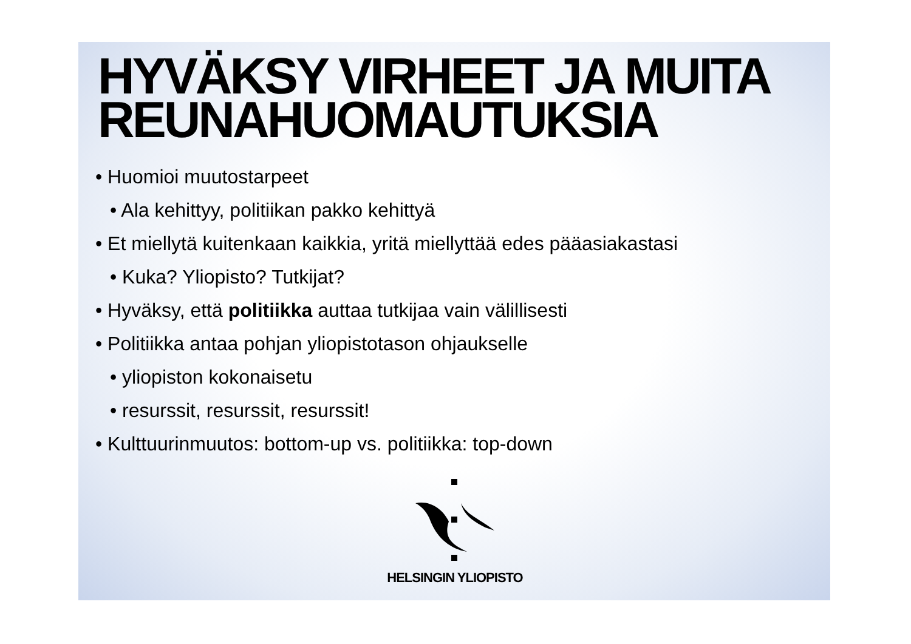HYVÄKSY VIRHEET JA MUITA REUNAHUOMAUTUKSIA
• Huomioi muutostarpeet
• Ala kehittyy, politiikan pakko kehittyä
• Et miellytä kuitenkaan kaikkia, yritä miellyttää edes pääasiakastasi
• Kuka? Yliopisto? Tutkijat?
• Hyväksy, että politiikka auttaa tutkijaa vain välillisesti
• Politiikka antaa pohjan yliopistotason ohjaukselle
• yliopiston kokonaisetu
• resurssit, resurssit, resurssit!
• Kulttuurinmuutos: bottom-up vs. politiikka: top-down
HELSINGIN YLIOPISTO